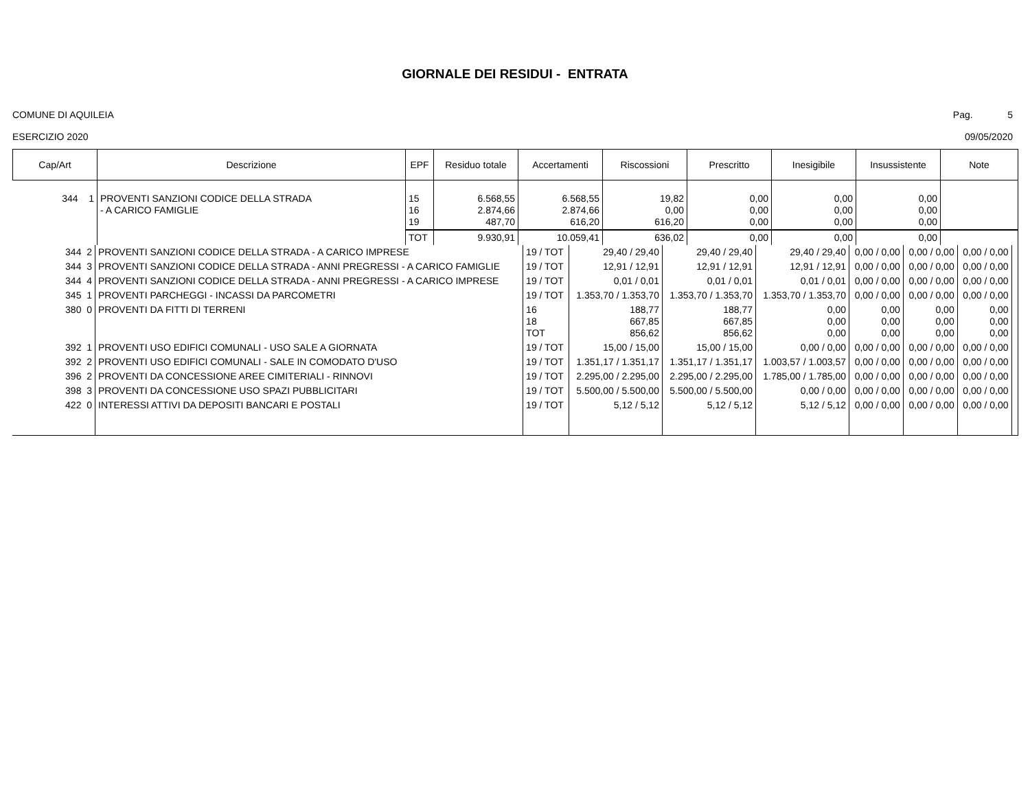GIORNALE DEI RESIDUI - ENTRATA
COMUNE DI AQUILEIA Pag. 5
ESERCIZIO 2020 09/05/2020
| Cap/Art | Descrizione | EPF | Residuo totale | Accertamenti | Riscossioni | Prescritto | Inesigibile | Insussistente | Note |
| --- | --- | --- | --- | --- | --- | --- | --- | --- | --- |
| 344 1 | PROVENTI SANZIONI CODICE DELLA STRADA - A CARICO FAMIGLIE | 15 16 19 | 6.568,55 2.874,66 487,70 | 6.568,55 2.874,66 616,20 | 19,82 0,00 616,20 | 0,00 0,00 0,00 | 0,00 0,00 0,00 | 0,00 0,00 0,00 | |
| | | TOT | 9.930,91 | 10.059,41 | 636,02 | 0,00 | 0,00 | 0,00 | |
| 344 2 | PROVENTI SANZIONI CODICE DELLA STRADA - A CARICO IMPRESE | 19 / TOT | 29,40 / 29,40 | 29,40 / 29,40 | 29,40 / 29,40 | 0,00 / 0,00 | 0,00 / 0,00 | 0,00 / 0,00 | |
| 344 3 | PROVENTI SANZIONI CODICE DELLA STRADA - ANNI PREGRESSI - A CARICO FAMIGLIE | 19 / TOT | 12,91 / 12,91 | 12,91 / 12,91 | 12,91 / 12,91 | 0,00 / 0,00 | 0,00 / 0,00 | 0,00 / 0,00 | |
| 344 4 | PROVENTI SANZIONI CODICE DELLA STRADA - ANNI PREGRESSI - A CARICO IMPRESE | 19 / TOT | 0,01 / 0,01 | 0,01 / 0,01 | 0,01 / 0,01 | 0,00 / 0,00 | 0,00 / 0,00 | 0,00 / 0,00 | |
| 345 1 | PROVENTI PARCHEGGI - INCASSI DA PARCOMETRI | 19 / TOT | 1.353,70 / 1.353,70 | 1.353,70 / 1.353,70 | 1.353,70 / 1.353,70 | 0,00 / 0,00 | 0,00 / 0,00 | 0,00 / 0,00 | |
| 380 0 | PROVENTI DA FITTI DI TERRENI | 16 18 TOT | 188,77 667,85 856,62 | 188,77 667,85 856,62 | 0,00 0,00 0,00 | 0,00 0,00 0,00 | 0,00 0,00 0,00 | 0,00 0,00 0,00 | |
| 392 1 | PROVENTI USO EDIFICI COMUNALI - USO SALE A GIORNATA | 19 / TOT | 15,00 / 15,00 | 15,00 / 15,00 | 0,00 / 0,00 | 0,00 / 0,00 | 0,00 / 0,00 | 0,00 / 0,00 | |
| 392 2 | PROVENTI USO EDIFICI COMUNALI - SALE IN COMODATO D'USO | 19 / TOT | 1.351,17 / 1.351,17 | 1.351,17 / 1.351,17 | 1.003,57 / 1.003,57 | 0,00 / 0,00 | 0,00 / 0,00 | 0,00 / 0,00 | |
| 396 2 | PROVENTI DA CONCESSIONE AREE CIMITERIALI - RINNOVI | 19 / TOT | 2.295,00 / 2.295,00 | 2.295,00 / 2.295,00 | 1.785,00 / 1.785,00 | 0,00 / 0,00 | 0,00 / 0,00 | 0,00 / 0,00 | |
| 398 3 | PROVENTI DA CONCESSIONE USO SPAZI PUBBLICITARI | 19 / TOT | 5.500,00 / 5.500,00 | 5.500,00 / 5.500,00 | 0,00 / 0,00 | 0,00 / 0,00 | 0,00 / 0,00 | 0,00 / 0,00 | |
| 422 0 | INTERESSI ATTIVI DA DEPOSITI BANCARI E POSTALI | 19 / TOT | 5,12 / 5,12 | 5,12 / 5,12 | 5,12 / 5,12 | 0,00 / 0,00 | 0,00 / 0,00 | 0,00 / 0,00 | |